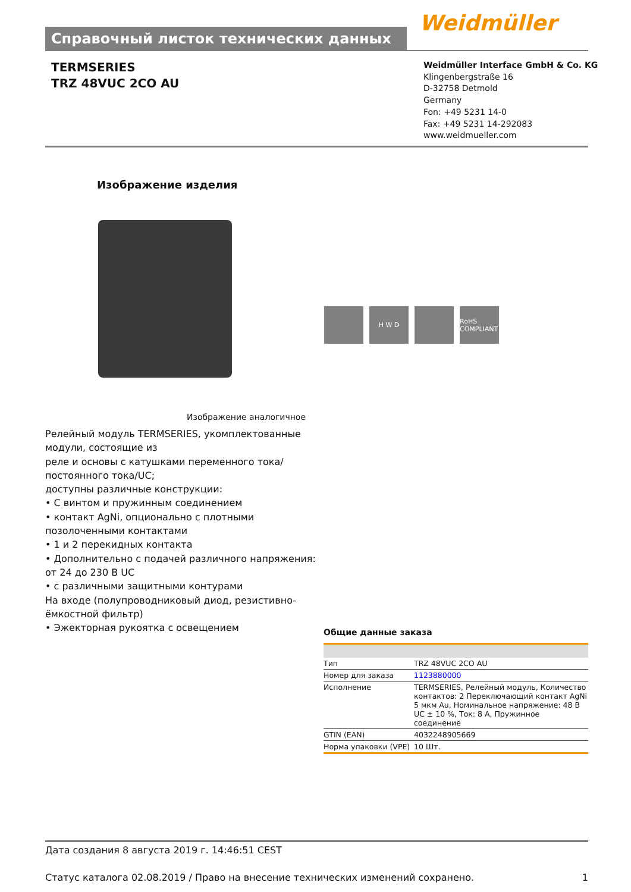Справочный листок технических данных Weidmüller
TERMSERIES
TRZ 48VUC 2CO AU
Weidmüller Interface GmbH & Co. KG
Klingenbergstraße 16
D-32758 Detmold
Germany
Fon: +49 5231 14-0
Fax: +49 5231 14-292083
www.weidmueller.com
Изображение изделия
H W D RoHS COMPLIANT
Изображение аналогичное
Релейный модуль TERMSERIES, укомплектованные модули, состоящие из
реле и основы с катушками переменного тока/ постоянного тока/UC;
доступны различные конструкции:
• С винтом и пружинным соединением
• контакт AgNi, опционально с плотными позолоченными контактами
• 1 и 2 перекидных контакта
• Дополнительно с подачей различного напряжения: от 24 до 230 В UC
• с различными защитными контурами
На входе (полупроводниковый диод, резистивно-ёмкостной фильтр)
• Эжекторная рукоятка с освещением
Общие данные заказа
| Тип | TRZ 48VUC 2CO AU |
| Номер для заказа | 1123880000 |
| Исполнение | TERMSERIES, Релейный модуль, Количество контактов: 2 Переключающий контакт AgNi 5 мкм Au, Номинальное напряжение: 48 В UC ± 10 %, Ток: 8 A, Пружинное соединение |
| GTIN (EAN) | 4032248905669 |
| Норма упаковки (VPE) | 10 Шт. |
Дата создания 8 августа 2019 г. 14:46:51 CEST
Статус каталога 02.08.2019 / Право на внесение технических изменений сохранено. 1